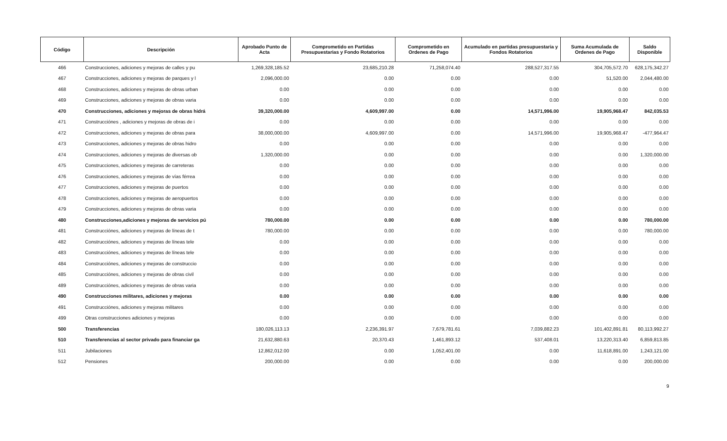| Código | Descripción | Aprobado Punto de Acta | Comprometido en Partidas Presupuestarias y Fondo Rotatorios | Comprometido en Ordenes de Pago | Acumulado en partidas presupuestaria y Fondos Rotatorios | Suma Acumulada de Ordenes de Pago | Saldo Disponible |
| --- | --- | --- | --- | --- | --- | --- | --- |
| 466 | Construcciones, adiciones y mejoras de calles y pu | 1,269,328,185.52 | 23,685,210.28 | 71,258,074.40 | 288,527,317.55 | 304,705,572.70 | 628,175,342.27 |
| 467 | Construcciones, adiciones y mejoras de parques y l | 2,096,000.00 | 0.00 | 0.00 | 0.00 | 51,520.00 | 2,044,480.00 |
| 468 | Construcciones, adiciones y mejoras de obras urban | 0.00 | 0.00 | 0.00 | 0.00 | 0.00 | 0.00 |
| 469 | Construcciones, adiciones y mejoras de obras varia | 0.00 | 0.00 | 0.00 | 0.00 | 0.00 | 0.00 |
| 470 | Construcciones, adiciones y mejoras de obras hidrá | 39,320,000.00 | 4,609,997.00 | 0.00 | 14,571,996.00 | 19,905,968.47 | 842,035.53 |
| 471 | Construcciónes , adiciones y mejoras de obras de i | 0.00 | 0.00 | 0.00 | 0.00 | 0.00 | 0.00 |
| 472 | Construcciones, adiciones y mejoras de obras para | 38,000,000.00 | 4,609,997.00 | 0.00 | 14,571,996.00 | 19,905,968.47 | -477,964.47 |
| 473 | Construcciones, adiciones y mejoras de obras hidro | 0.00 | 0.00 | 0.00 | 0.00 | 0.00 | 0.00 |
| 474 | Construcciones, adiciones y mejoras de diversas ob | 1,320,000.00 | 0.00 | 0.00 | 0.00 | 0.00 | 1,320,000.00 |
| 475 | Construcciones, adiciones y mejoras de carreteras | 0.00 | 0.00 | 0.00 | 0.00 | 0.00 | 0.00 |
| 476 | Construcciones, adiciones y mejoras de vías férrea | 0.00 | 0.00 | 0.00 | 0.00 | 0.00 | 0.00 |
| 477 | Construcciones, adiciones y mejoras de puertos | 0.00 | 0.00 | 0.00 | 0.00 | 0.00 | 0.00 |
| 478 | Construcciones, adiciones y mejoras de aeropuertos | 0.00 | 0.00 | 0.00 | 0.00 | 0.00 | 0.00 |
| 479 | Construcciones, adiciones y mejoras de obras varia | 0.00 | 0.00 | 0.00 | 0.00 | 0.00 | 0.00 |
| 480 | Construcciones,adiciones y mejoras de servicios pú | 780,000.00 | 0.00 | 0.00 | 0.00 | 0.00 | 780,000.00 |
| 481 | Construcciónes, adiciones y mejoras de líneas de t | 780,000.00 | 0.00 | 0.00 | 0.00 | 0.00 | 780,000.00 |
| 482 | Construcciónes, adiciones y mejoras de líneas tele | 0.00 | 0.00 | 0.00 | 0.00 | 0.00 | 0.00 |
| 483 | Construcciónes, adiciones y mejoras de líneas tele | 0.00 | 0.00 | 0.00 | 0.00 | 0.00 | 0.00 |
| 484 | Construcciónes, adiciones y mejoras de construccio | 0.00 | 0.00 | 0.00 | 0.00 | 0.00 | 0.00 |
| 485 | Construcciónes, adiciones y mejoras de obras civil | 0.00 | 0.00 | 0.00 | 0.00 | 0.00 | 0.00 |
| 489 | Construcciónes, adiciones y mejoras de obras varia | 0.00 | 0.00 | 0.00 | 0.00 | 0.00 | 0.00 |
| 490 | Construcciones militares, adiciones y mejoras | 0.00 | 0.00 | 0.00 | 0.00 | 0.00 | 0.00 |
| 491 | Construcciónes, adiciones y mejoras militares | 0.00 | 0.00 | 0.00 | 0.00 | 0.00 | 0.00 |
| 499 | Otras construcciones adiciones y mejoras | 0.00 | 0.00 | 0.00 | 0.00 | 0.00 | 0.00 |
| 500 | Transferencias | 180,026,113.13 | 2,236,391.97 | 7,679,781.61 | 7,039,882.23 | 101,402,891.81 | 80,113,992.27 |
| 510 | Transferencias al sector privado para financiar ga | 21,632,880.63 | 20,370.43 | 1,461,893.12 | 537,408.01 | 13,220,313.40 | 6,859,813.85 |
| 511 | Jubilaciones | 12,862,012.00 | 0.00 | 1,052,401.00 | 0.00 | 11,618,891.00 | 1,243,121.00 |
| 512 | Pensiones | 200,000.00 | 0.00 | 0.00 | 0.00 | 0.00 | 200,000.00 |
9